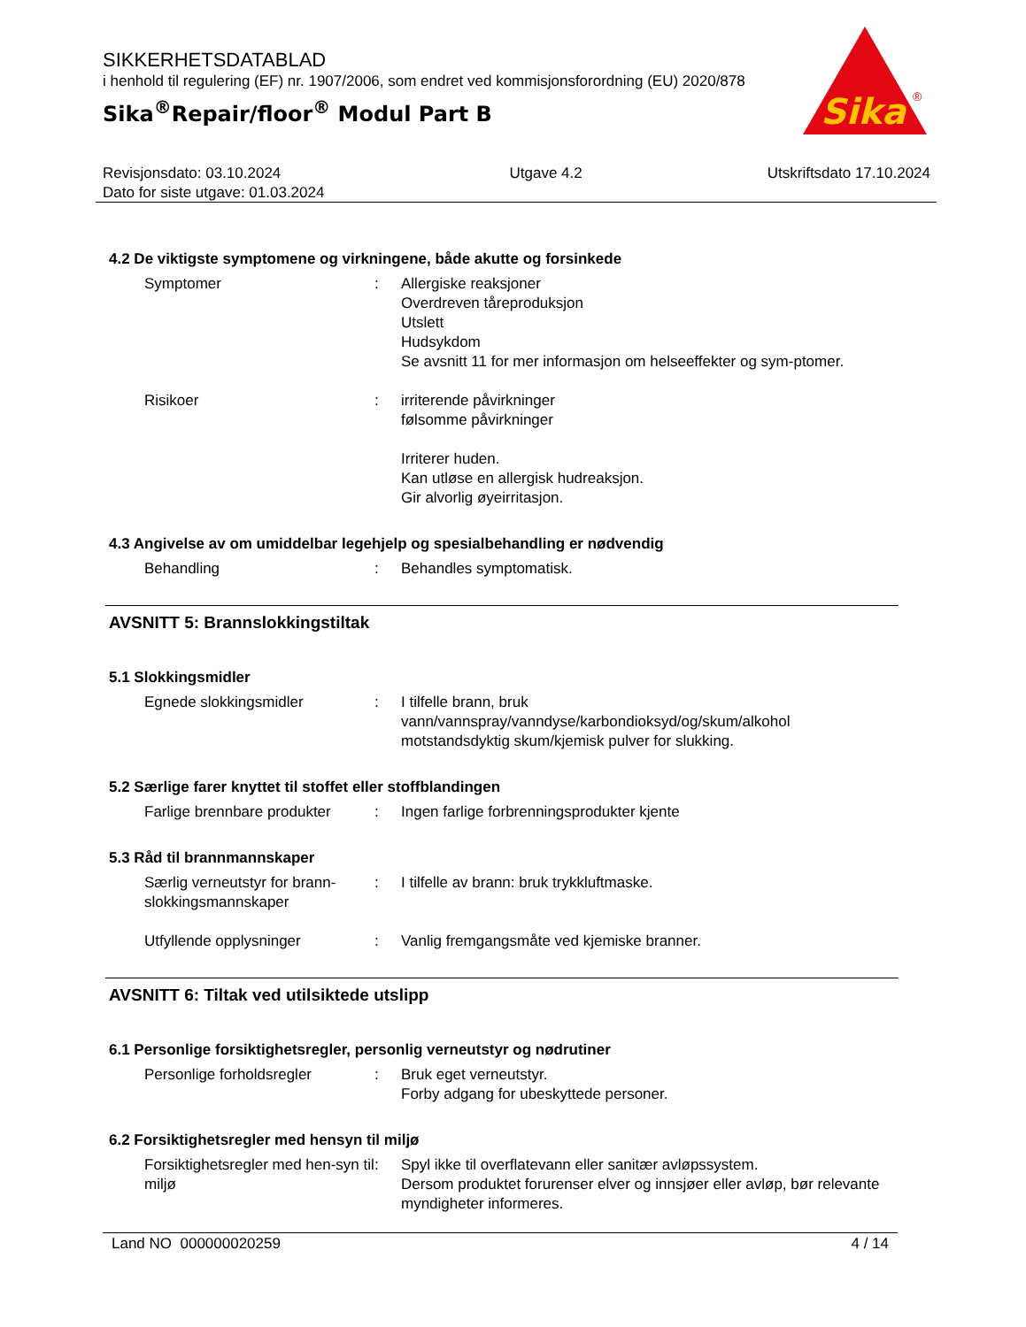SIKKERHETSDATABLAD
i henhold til regulering (EF) nr. 1907/2006, som endret ved kommisjonsforordning (EU) 2020/878
Sika<sup>®</sup>Repair/floor<sup>®</sup> Modul Part B
Sika
®
Revisjonsdato: 03.10.2024
Dato for siste utgave: 01.03.2024
Utgave 4.2 Utskriftsdato 17.10.2024
4.2 De viktigste symptomene og virkningene, både akutte og forsinkede
Symptomer : Allergiske reaksjoner
Overdreven tåreproduksjon
Utslett
Hudsykdom
Se avsnitt 11 for mer informasjon om helseeffekter og sym-ptomer.
Risikoer : irriterende påvirkninger
følsomme påvirkninger
Irriterer huden.
Kan utløse en allergisk hudreaksjon.
Gir alvorlig øyeirritasjon.
4.3 Angivelse av om umiddelbar legehjelp og spesialbehandling er nødvendig
Behandling : Behandles symptomatisk.
AVSNITT 5: Brannslokkingstiltak
5.1 Slokkingsmidler
Egnede slokkingsmidler : I tilfelle brann, bruk vann/vannspray/vanndyse/karbondioksyd/og/skum/alkohol motstandsdyktig skum/kjemisk pulver for slukking.
5.2 Særlige farer knyttet til stoffet eller stoffblandingen
Farlige brennbare produkter
: Ingen farlige forbrenningsprodukter kjente
5.3 Råd til brannmannskaper
Særlig verneutstyr for brann-slokkingsmannskaper
: I tilfelle av brann: bruk trykkluftmaske.
Utfyllende opplysninger : Vanlig fremgangsmåte ved kjemiske branner.
AVSNITT 6: Tiltak ved utilsiktede utslipp
6.1 Personlige forsiktighetsregler, personlig verneutstyr og nødrutiner
Personlige forholdsregler : Bruk eget verneutstyr.
Forby adgang for ubeskyttede personer.
6.2 Forsiktighetsregler med hensyn til miljø
Forsiktighetsregler med hen-syn til miljø
: Spyl ikke til overflatevann eller sanitær avløpssystem.
Dersom produktet forurenser elver og innsjøer eller avløp, bør relevante myndigheter informeres.
Land NO 000000020259 4 / 14